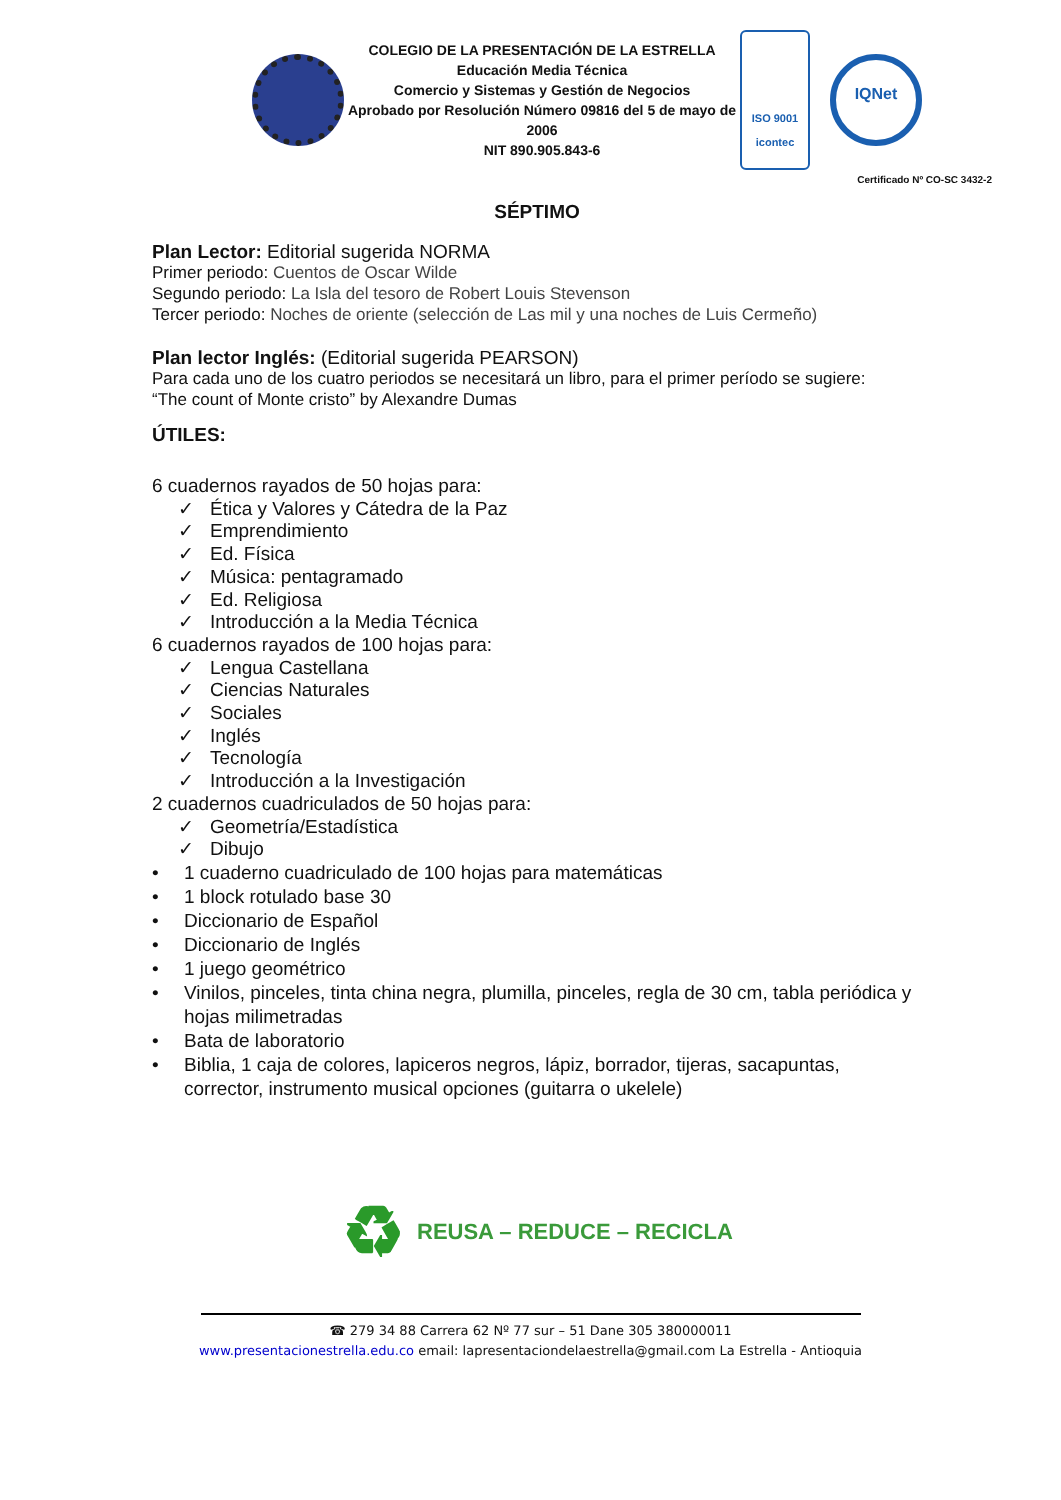COLEGIO DE LA PRESENTACIÓN DE LA ESTRELLA
Educación Media Técnica
Comercio y Sistemas y Gestión de Negocios
Aprobado por Resolución Número 09816 del 5 de mayo de 2006
NIT 890.905.843-6
ISO 9001
icontec
IQNet
Certificado Nº CO-SC 3432-2
SÉPTIMO
Plan Lector: Editorial sugerida NORMA
Primer periodo: Cuentos de Oscar Wilde
Segundo periodo: La Isla del tesoro de Robert Louis Stevenson
Tercer periodo: Noches de oriente (selección de Las mil y una noches de Luis Cermeño)
Plan lector Inglés: (Editorial sugerida PEARSON)
Para cada uno de los cuatro periodos se necesitará un libro, para el primer período se sugiere:
“The count of Monte cristo” by Alexandre Dumas
ÚTILES:
6 cuadernos rayados de 50 hojas para:
✓ Ética y Valores y Cátedra de la Paz
✓ Emprendimiento
✓ Ed. Física
✓ Música: pentagramado
✓ Ed. Religiosa
✓ Introducción a la Media Técnica
6 cuadernos rayados de 100 hojas para:
✓ Lengua Castellana
✓ Ciencias Naturales
✓ Sociales
✓ Inglés
✓ Tecnología
✓ Introducción a la Investigación
2 cuadernos cuadriculados de 50 hojas para:
✓ Geometría/Estadística
✓ Dibujo
• 1 cuaderno cuadriculado de 100 hojas para matemáticas
• 1 block rotulado base 30
• Diccionario de Español
• Diccionario de Inglés
• 1 juego geométrico
• Vinilos, pinceles, tinta china negra, plumilla, pinceles, regla de 30 cm, tabla periódica y hojas milimetradas
• Bata de laboratorio
• Biblia, 1 caja de colores, lapiceros negros, lápiz, borrador, tijeras, sacapuntas, corrector, instrumento musical opciones (guitarra o ukelele)
♻ REUSA – REDUCE – RECICLA
☎ 279 34 88 Carrera 62 Nº 77 sur – 51 Dane 305 380000011
www.presentacionestrella.edu.co email: lapresentaciondelaestrella@gmail.com La Estrella - Antioquia